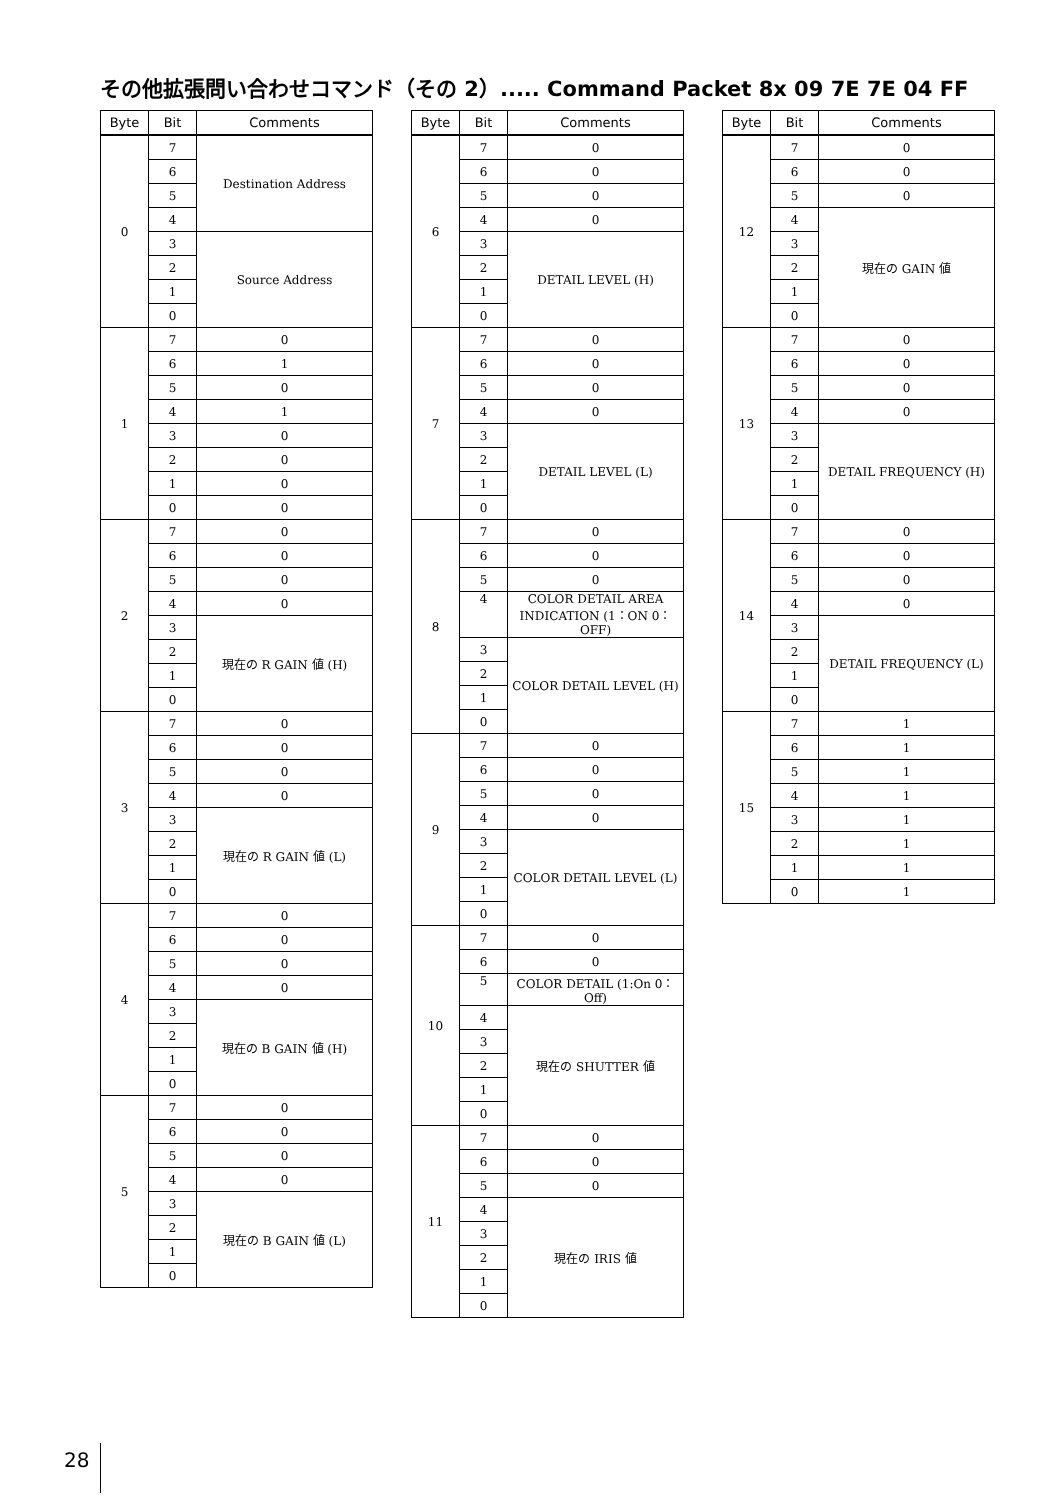その他拡張問い合わせコマンド（その 2）..... Command Packet 8x 09 7E 7E 04 FF
| Byte | Bit | Comments |
| --- | --- | --- |
| 0 | 7 | Destination Address |
| | 6 | |
| | 5 | |
| | 4 | |
| | 3 | Source Address |
| | 2 | |
| | 1 | |
| | 0 | |
| 1 | 7 | 0 |
| | 6 | 1 |
| | 5 | 0 |
| | 4 | 1 |
| | 3 | 0 |
| | 2 | 0 |
| | 1 | 0 |
| | 0 | 0 |
| 2 | 7 | 0 |
| | 6 | 0 |
| | 5 | 0 |
| | 4 | 0 |
| | 3 | 現在の R GAIN 値 (H) |
| | 2 | |
| | 1 | |
| | 0 | |
| 3 | 7 | 0 |
| | 6 | 0 |
| | 5 | 0 |
| | 4 | 0 |
| | 3 | 現在の R GAIN 値 (L) |
| | 2 | |
| | 1 | |
| | 0 | |
| 4 | 7 | 0 |
| | 6 | 0 |
| | 5 | 0 |
| | 4 | 0 |
| | 3 | 現在の B GAIN 値 (H) |
| | 2 | |
| | 1 | |
| | 0 | |
| 5 | 7 | 0 |
| | 6 | 0 |
| | 5 | 0 |
| | 4 | 0 |
| | 3 | 現在の B GAIN 値 (L) |
| | 2 | |
| | 1 | |
| | 0 | |
| Byte | Bit | Comments |
| --- | --- | --- |
| 6 | 7 | 0 |
| | 6 | 0 |
| | 5 | 0 |
| | 4 | 0 |
| | 3 | DETAIL LEVEL (H) |
| | 2 | |
| | 1 | |
| | 0 | |
| 7 | 7 | 0 |
| | 6 | 0 |
| | 5 | 0 |
| | 4 | 0 |
| | 3 | DETAIL LEVEL (L) |
| | 2 | |
| | 1 | |
| | 0 | |
| 8 | 7 | 0 |
| | 6 | 0 |
| | 5 | 0 |
| | 4 | COLOR DETAIL AREA INDICATION (1：ON 0：OFF) |
| | 3 | COLOR DETAIL LEVEL (H) |
| | 2 | |
| | 1 | |
| | 0 | |
| 9 | 7 | 0 |
| | 6 | 0 |
| | 5 | 0 |
| | 4 | 0 |
| | 3 | COLOR DETAIL LEVEL (L) |
| | 2 | |
| | 1 | |
| | 0 | |
| 10 | 7 | 0 |
| | 6 | 0 |
| | 5 | COLOR DETAIL (1:On 0：Off) |
| | 4 | 現在の SHUTTER 値 |
| | 3 | |
| | 2 | |
| | 1 | |
| | 0 | |
| 11 | 7 | 0 |
| | 6 | 0 |
| | 5 | 0 |
| | 4 | 現在の IRIS 値 |
| | 3 | |
| | 2 | |
| | 1 | |
| | 0 | |
| Byte | Bit | Comments |
| --- | --- | --- |
| 12 | 7 | 0 |
| | 6 | 0 |
| | 5 | 0 |
| | 4 | 現在の GAIN 値 |
| | 3 | |
| | 2 | |
| | 1 | |
| | 0 | |
| 13 | 7 | 0 |
| | 6 | 0 |
| | 5 | 0 |
| | 4 | 0 |
| | 3 | DETAIL FREQUENCY (H) |
| | 2 | |
| | 1 | |
| | 0 | |
| 14 | 7 | 0 |
| | 6 | 0 |
| | 5 | 0 |
| | 4 | 0 |
| | 3 | DETAIL FREQUENCY (L) |
| | 2 | |
| | 1 | |
| | 0 | |
| 15 | 7 | 1 |
| | 6 | 1 |
| | 5 | 1 |
| | 4 | 1 |
| | 3 | 1 |
| | 2 | 1 |
| | 1 | 1 |
| | 0 | 1 |
28